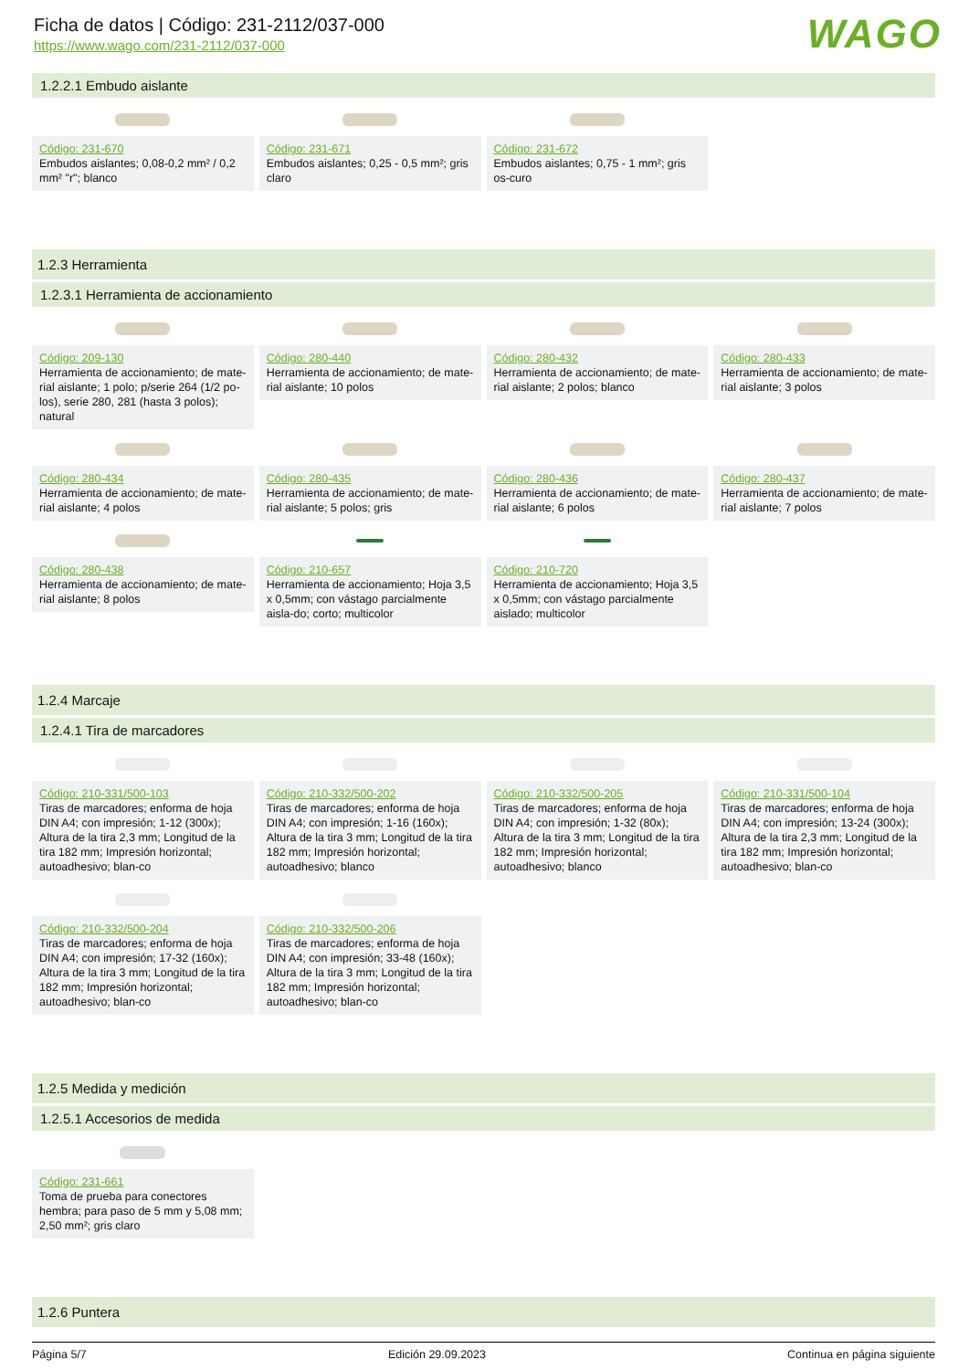WAGO
Ficha de datos | Código: 231-2112/037-000
https://www.wago.com/231-2112/037-000
1.2.2.1 Embudo aislante
Código: 231-670
Embudos aislantes; 0,08-0,2 mm² / 0,2 mm² "r"; blanco
Código: 231-671
Embudos aislantes; 0,25 - 0,5 mm²; gris claro
Código: 231-672
Embudos aislantes; 0,75 - 1 mm²; gris os-curo
1.2.3 Herramienta
1.2.3.1 Herramienta de accionamiento
Código: 209-130
Herramienta de accionamiento; de mate-rial aislante; 1 polo; p/serie 264 (1/2 po-los), serie 280, 281 (hasta 3 polos); natural
Código: 280-440
Herramienta de accionamiento; de mate-rial aislante; 10 polos
Código: 280-432
Herramienta de accionamiento; de mate-rial aislante; 2 polos; blanco
Código: 280-433
Herramienta de accionamiento; de mate-rial aislante; 3 polos
Código: 280-434
Herramienta de accionamiento; de mate-rial aislante; 4 polos
Código: 280-435
Herramienta de accionamiento; de mate-rial aislante; 5 polos; gris
Código: 280-436
Herramienta de accionamiento; de mate-rial aislante; 6 polos
Código: 280-437
Herramienta de accionamiento; de mate-rial aislante; 7 polos
Código: 280-438
Herramienta de accionamiento; de mate-rial aislante; 8 polos
Código: 210-657
Herramienta de accionamiento; Hoja 3,5 x 0,5mm; con vástago parcialmente aisla-do; corto; multicolor
Código: 210-720
Herramienta de accionamiento; Hoja 3,5 x 0,5mm; con vástago parcialmente aislado; multicolor
1.2.4 Marcaje
1.2.4.1 Tira de marcadores
Código: 210-331/500-103
Tiras de marcadores; enforma de hoja DIN A4; con impresión; 1-12 (300x); Altura de la tira 2,3 mm; Longitud de la tira 182 mm; Impresión horizontal; autoadhesivo; blan-co
Código: 210-332/500-202
Tiras de marcadores; enforma de hoja DIN A4; con impresión; 1-16 (160x); Altura de la tira 3 mm; Longitud de la tira 182 mm; Impresión horizontal; autoadhesivo; blanco
Código: 210-332/500-205
Tiras de marcadores; enforma de hoja DIN A4; con impresión; 1-32 (80x); Altura de la tira 3 mm; Longitud de la tira 182 mm; Impresión horizontal; autoadhesivo; blanco
Código: 210-331/500-104
Tiras de marcadores; enforma de hoja DIN A4; con impresión; 13-24 (300x); Altura de la tira 2,3 mm; Longitud de la tira 182 mm; Impresión horizontal; autoadhesivo; blan-co
Código: 210-332/500-204
Tiras de marcadores; enforma de hoja DIN A4; con impresión; 17-32 (160x); Altura de la tira 3 mm; Longitud de la tira 182 mm; Impresión horizontal; autoadhesivo; blan-co
Código: 210-332/500-206
Tiras de marcadores; enforma de hoja DIN A4; con impresión; 33-48 (160x); Altura de la tira 3 mm; Longitud de la tira 182 mm; Impresión horizontal; autoadhesivo; blan-co
1.2.5 Medida y medición
1.2.5.1 Accesorios de medida
Código: 231-661
Toma de prueba para conectores hembra; para paso de 5 mm y 5,08 mm; 2,50 mm²; gris claro
1.2.6 Puntera
Página 5/7 Edición 29.09.2023 Continua en página siguiente